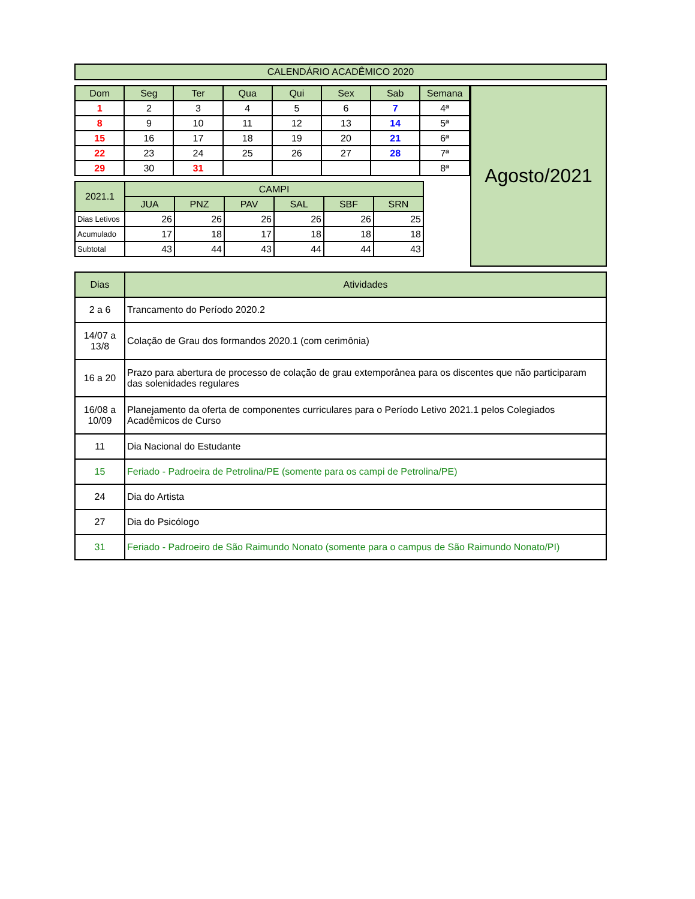CALENDÁRIO ACADÊMICO 2020
| Dom | Seg | Ter | Qua | Qui | Sex | Sab | Semana |
| --- | --- | --- | --- | --- | --- | --- | --- |
| 1 | 2 | 3 | 4 | 5 | 6 | 7 | 4ª |
| 8 | 9 | 10 | 11 | 12 | 13 | 14 | 5ª |
| 15 | 16 | 17 | 18 | 19 | 20 | 21 | 6ª |
| 22 | 23 | 24 | 25 | 26 | 27 | 28 | 7ª |
| 29 | 30 | 31 | | | | | 8ª |
| 2021.1 | CAMPI | | | | | |
| --- | --- | --- | --- | --- | --- | --- |
| | JUA | PNZ | PAV | SAL | SBF | SRN |
| Dias Letivos | 26 | 26 | 26 | 26 | 26 | 25 |
| Acumulado | 17 | 18 | 17 | 18 | 18 | 18 |
| Subtotal | 43 | 44 | 43 | 44 | 44 | 43 |
Agosto/2021
| Dias | Atividades |
| --- | --- |
| 2 a 6 | Trancamento do Período 2020.2 |
| 14/07 a 13/8 | Colação de Grau dos formandos 2020.1 (com cerimônia) |
| 16 a 20 | Prazo para abertura de processo de colação de grau extemporânea para os discentes que não participaram das solenidades regulares |
| 16/08 a 10/09 | Planejamento da oferta de componentes curriculares para o Período Letivo 2021.1 pelos Colegiados Acadêmicos de Curso |
| 11 | Dia Nacional do Estudante |
| 15 | Feriado - Padroeira de Petrolina/PE (somente para os campi de Petrolina/PE) |
| 24 | Dia do Artista |
| 27 | Dia do Psicólogo |
| 31 | Feriado - Padroeiro de São Raimundo Nonato (somente para o campus de São Raimundo Nonato/PI) |